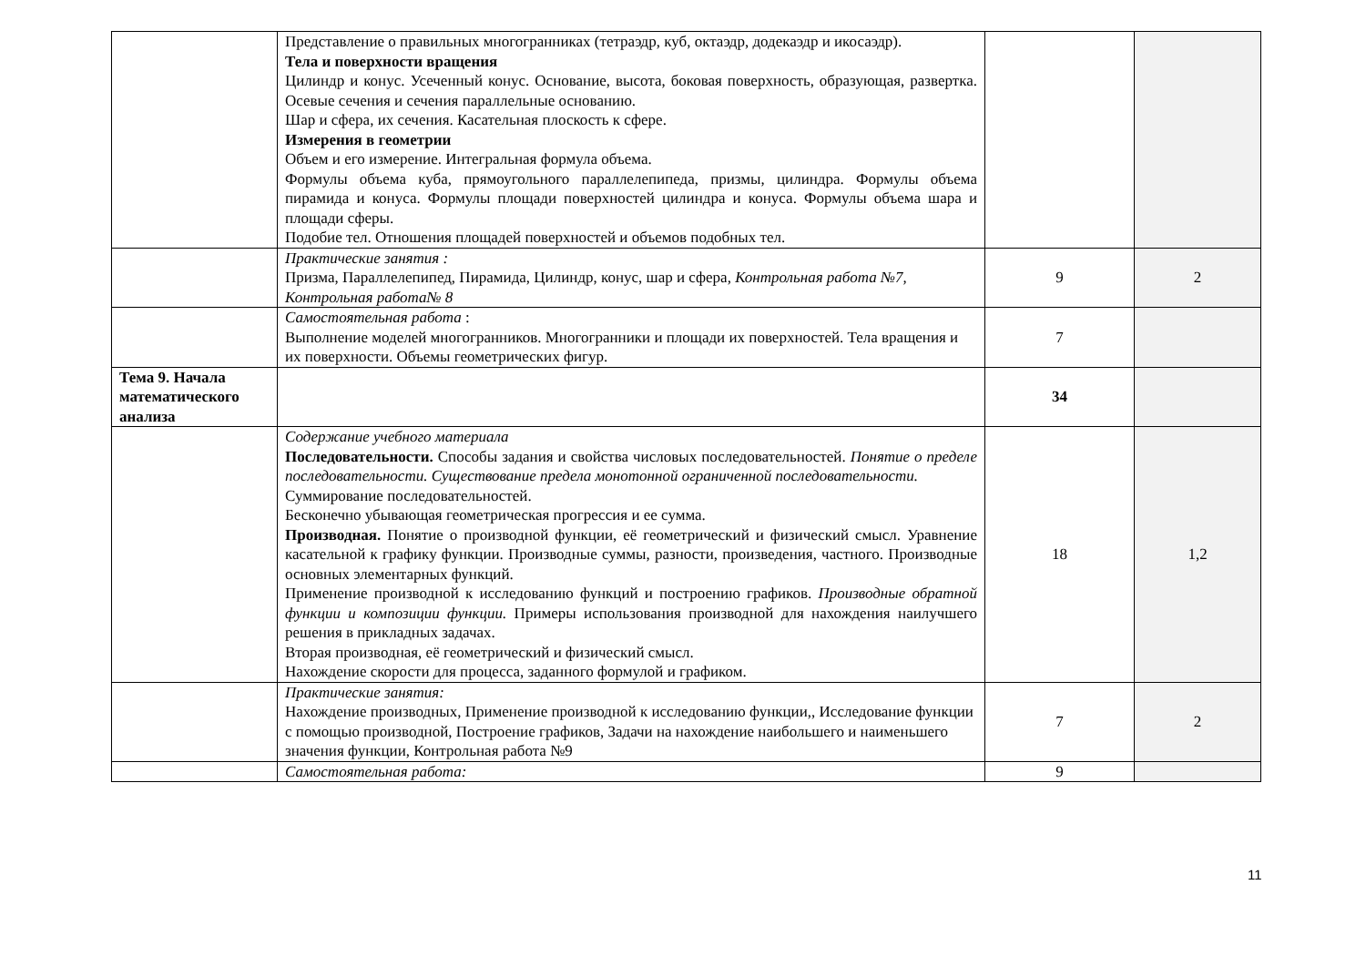| | Представление о правильных многогранниках (тетраэдр, куб, октаэдр, додекаэдр и икосаэдр). Тела и поверхности вращения Цилиндр и конус. Усеченный конус. Основание, высота, боковая поверхность, образующая, развертка. Осевые сечения и сечения параллельные основанию. Шар и сфера, их сечения. Касательная плоскость к сфере. Измерения в геометрии Объем и его измерение. Интегральная формула объема. Формулы объема куба, прямоугольного параллелепипеда, призмы, цилиндра. Формулы объема пирамида и конуса. Формулы площади поверхностей цилиндра и конуса. Формулы объема шара и площади сферы. Подобие тел. Отношения площадей поверхностей и объемов подобных тел. | | |
| | Практические занятия : Призма, Параллелепипед, Пирамида, Цилиндр, конус, шар и сфера , Контрольная работа №7, Контрольная работа№ 8 | 9 | 2 |
| | Самостоятельная работа : Выполнение моделей многогранников. Многогранники и площади их поверхностей. Тела вращения и их поверхности. Объемы геометрических фигур. | 7 | |
| Тема 9. Начала математического анализа | | 34 | |
| | Содержание учебного материала Последовательности. Способы задания и свойства числовых последовательностей. Понятие о пределе последовательности. Существование предела монотонной ограниченной последовательности. Суммирование последовательностей. Бесконечно убывающая геометрическая прогрессия и ее сумма. Производная. Понятие о производной функции, её геометрический и физический смысл. Уравнение касательной к графику функции. Производные суммы, разности, произведения, частного. Производные основных элементарных функций. Применение производной к исследованию функций и построению графиков. Производные обратной функции и композиции функции. Примеры использования производной для нахождения наилучшего решения в прикладных задачах. Вторая производная, её геометрический и физический смысл. Нахождение скорости для процесса, заданного формулой и графиком. | 18 | 1,2 |
| | Практические занятия: Нахождение производных, Применение производной к исследованию функции,, Исследование функции с помощью производной, Построение графиков, Задачи на нахождение наибольшего и наименьшего значения функции, Контрольная работа №9 | 7 | 2 |
| | Самостоятельная работа: | 9 | |
11